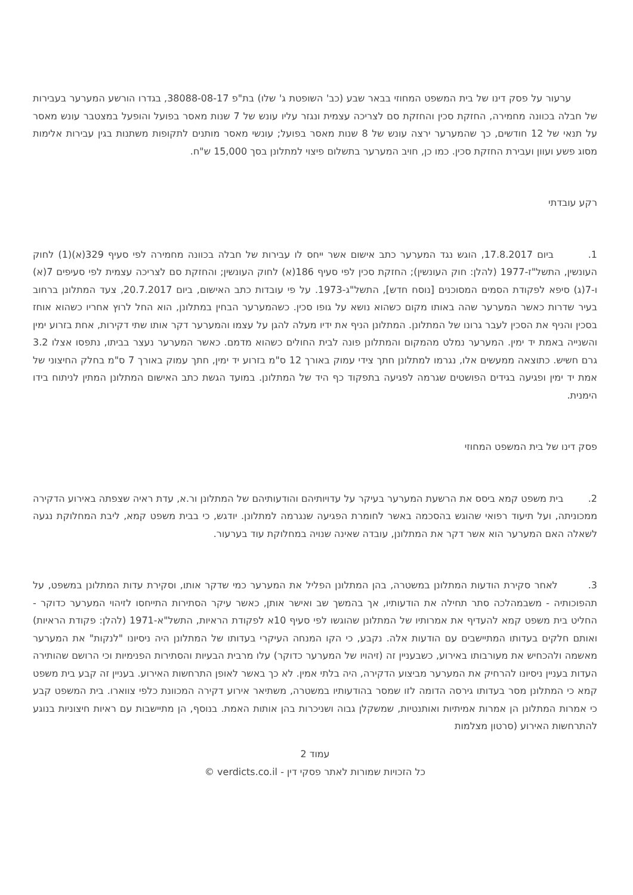ערעור על פסק דינו של בית המשפט המחוזי בבאר שבע (כב' השופטת ג' שלו) בת"פ 38088-08-17, בגדרו הורשע המערער בעבירות של חבלה בכוונה מחמירה, החזקת סכין והחזקת סם לצריכה עצמית ונגזר עליו עונש של 7 שנות מאסר בפועל והופעל במצטבר עונש מאסר על תנאי של 12 חודשים, כך שהמערער ירצה עונש של 8 שנות מאסר בפועל; עונשי מאסר מותנים לתקופות משתנות בגין עבירות אלימות מסוג פשע ועוון ועבירת החזקת סכין. כמו כן, חויב המערער בתשלום פיצוי למתלונן בסך 15,000 ש"ח.
רקע עובדתי
1. ביום 17.8.2017, הוגש נגד המערער כתב אישום אשר ייחס לו עבירות של חבלה בכוונה מחמירה לפי סעיף 329(א)(1) לחוק העונשין, התשל"ז-1977 (להלן: חוק העונשין); החזקת סכין לפי סעיף 186(א) לחוק העונשין; והחזקת סם לצריכה עצמית לפי סעיפים 7(א) ו-7(ג) סיפא לפקודת הסמים המסוכנים [נוסח חדש], התשל"ג-1973. על פי עובדות כתב האישום, ביום 20.7.2017, צעד המתלונן ברחוב בעיר שדרות כאשר המערער שהה באותו מקום כשהוא נושא על גופו סכין. כשהמערער הבחין במתלונן, הוא החל לרוץ אחריו כשהוא אוחז בסכין והניף את הסכין לעבר גרונו של המתלונן. המתלונן הניף את ידיו מעלה להגן על עצמו והמערער דקר אותו שתי דקירות, אחת בזרוע ימין והשנייה באמת יד ימין. המערער נמלט מהמקום והמתלונן פונה לבית החולים כשהוא מדמם. כאשר המערער נעצר בביתו, נתפסו אצלו 3.2 גרם חשיש. כתוצאה ממעשים אלו, נגרמו למתלונן חתך צידי עמוק באורך 12 ס"מ בזרוע יד ימין, חתך עמוק באורך 7 ס"מ בחלק החיצוני של אמת יד ימין ופגיעה בגידים הפושטים שגרמה לפגיעה בתפקוד כף היד של המתלונן. במועד הגשת כתב האישום המתלונן המתין לניתוח בידו הימנית.
פסק דינו של בית המשפט המחוזי
2. בית משפט קמא ביסס את הרשעת המערער בעיקר על עדויותיהם והודעותיהם של המתלונן ור.א, עדת ראיה שצפתה באירוע הדקירה ממכוניתה, ועל תיעוד רפואי שהוגש בהסכמה באשר לחומרת הפגיעה שנגרמה למתלונן. יודגש, כי בבית משפט קמא, ליבת המחלוקת נגעה לשאלה האם המערער הוא אשר דקר את המתלונן, עובדה שאינה שנויה במחלוקת עוד בערעור.
3. לאחר סקירת הודעות המתלונן במשטרה, בהן המתלונן הפליל את המערער כמי שדקר אותו, וסקירת עדות המתלונן במשפט, על תהפוכותיה - משבמהלכה סתר תחילה את הודעותיו, אך בהמשך שב ואישר אותן, כאשר עיקר הסתירות התייחסו לזיהוי המערער כדוקר - החליט בית משפט קמא להעדיף את אמרותיו של המתלונן שהוגשו לפי סעיף 10א לפקודת הראיות, התשל"א-1971 (להלן: פקודת הראיות) ואותם חלקים בעדותו המתיישבים עם הודעות אלה. נקבע, כי הקו המנחה העיקרי בעדותו של המתלונן היה ניסיונו "לנקות" את המערער מאשמה ולהכחיש את מעורבותו באירוע, כשבעניין זה (זיהויו של המערער כדוקר) עלו מרבית הבעיות והסתירות הפנימיות וכי הרושם שהותירה העדות בעניין ניסיונו להרחיק את המערער מביצוע הדקירה, היה בלתי אמין. לא כך באשר לאופן התרחשות האירוע. בעניין זה קבע בית משפט קמא כי המתלונן מסר בעדותו גירסה הדומה לזו שמסר בהודעותיו במשטרה, משתיאר אירוע דקירה המכוונת כלפי צווארו. בית המשפט קבע כי אמרות המתלונן הן אמרות אמיתיות ואותנטיות, שמשקלן גבוה ושניכרות בהן אותות האמת. בנוסף, הן מתיישבות עם ראיות חיצוניות בנוגע להתרחשות האירוע (סרטון מצלמות
עמוד 2
כל הזכויות שמורות לאתר פסקי דין - verdicts.co.il ©